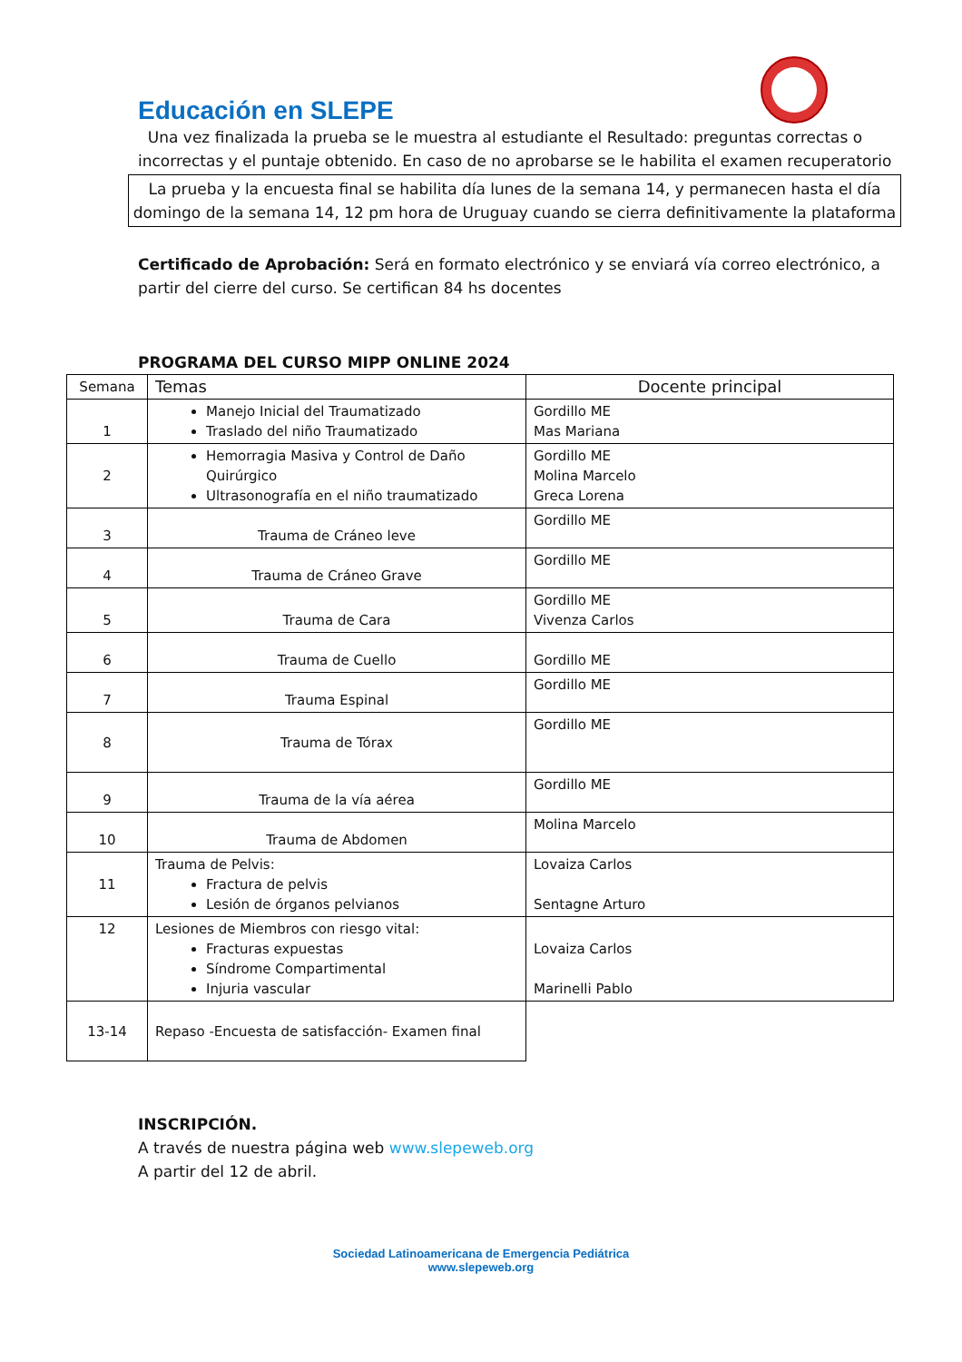Educación en SLEPE
Una vez finalizada la prueba se le muestra al estudiante el Resultado: preguntas correctas o incorrectas y el puntaje obtenido. En caso de no aprobarse se le habilita el examen recuperatorio
La prueba y la encuesta final se habilita día lunes de la semana 14, y permanecen hasta el día domingo de la semana 14, 12 pm hora de Uruguay cuando se cierra definitivamente la plataforma
Certificado de Aprobación: Será en formato electrónico y se enviará vía correo electrónico, a partir del cierre del curso. Se certifican 84 hs docentes
PROGRAMA DEL CURSO MIPP ONLINE 2024
| Semana | Temas | Docente principal |
| --- | --- | --- |
| 1 | Manejo Inicial del Traumatizado Traslado del niño Traumatizado | Gordillo ME Mas Mariana |
| 2 | Hemorragia Masiva y Control de Daño Quirúrgico Ultrasonografía en el niño traumatizado | Gordillo ME Molina Marcelo Greca Lorena |
| 3 | Trauma de Cráneo leve | Gordillo ME |
| 4 | Trauma de Cráneo Grave | Gordillo ME |
| 5 | Trauma de Cara | Gordillo ME Vivenza Carlos |
| 6 | Trauma de Cuello | Gordillo ME |
| 7 | Trauma Espinal | Gordillo ME |
| 8 | Trauma de Tórax | Gordillo ME |
| 9 | Trauma de la vía aérea | Gordillo ME |
| 10 | Trauma de Abdomen | Molina Marcelo |
| 11 | Trauma de Pelvis: Fractura de pelvis Lesión de órganos pelvianos | Lovaiza Carlos Sentagne Arturo |
| 12 | Lesiones de Miembros con riesgo vital: Fracturas expuestas Síndrome Compartimental Injuria vascular | Lovaiza Carlos Marinelli Pablo |
| 13-14 | Repaso -Encuesta de satisfacción- Examen final | |
INSCRIPCIÓN.
A través de nuestra página web www.slepeweb.org
A partir del 12 de abril.
Sociedad Latinoamericana de Emergencia Pediátrica
www.slepeweb.org